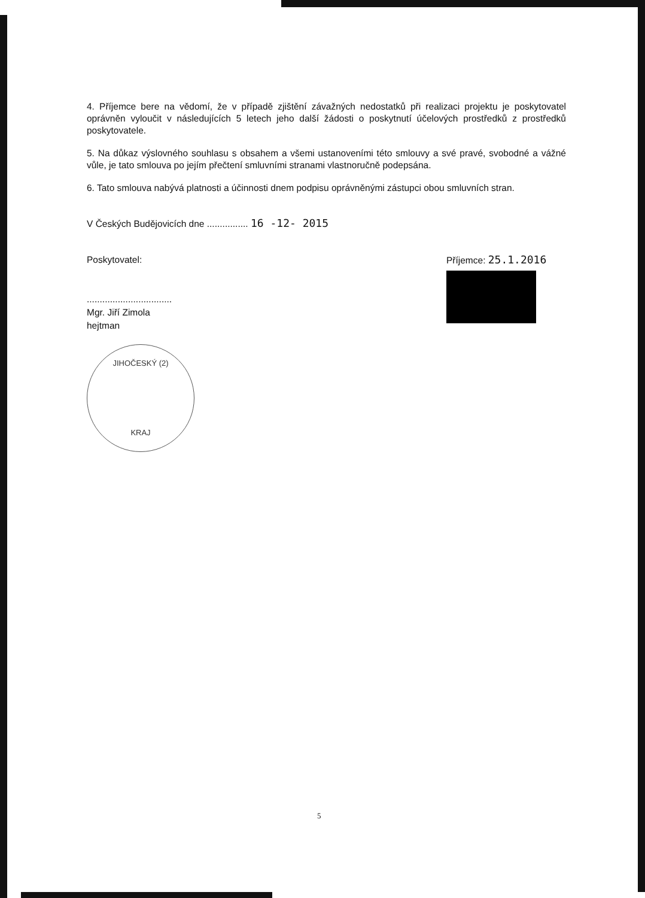4. Příjemce bere na vědomí, že v případě zjištění závažných nedostatků při realizaci projektu je poskytovatel oprávněn vyloučit v následujících 5 letech jeho další žádosti o poskytnutí účelových prostředků z prostředků poskytovatele.
5. Na důkaz výslovného souhlasu s obsahem a všemi ustanoveními této smlouvy a své pravé, svobodné a vážné vůle, je tato smlouva po jejím přečtení smluvními stranami vlastnoručně podepsána.
6. Tato smlouva nabývá platnosti a účinnosti dnem podpisu oprávněnými zástupci obou smluvních stran.
V Českých Budějovicích dne ................ 16 -12- 2015
Poskytovatel:
.................................
Mgr. Jiří Zimola
hejtman
JIHOČESKÝ (2)
KRAJ
Příjemce: 25.1.2016
5